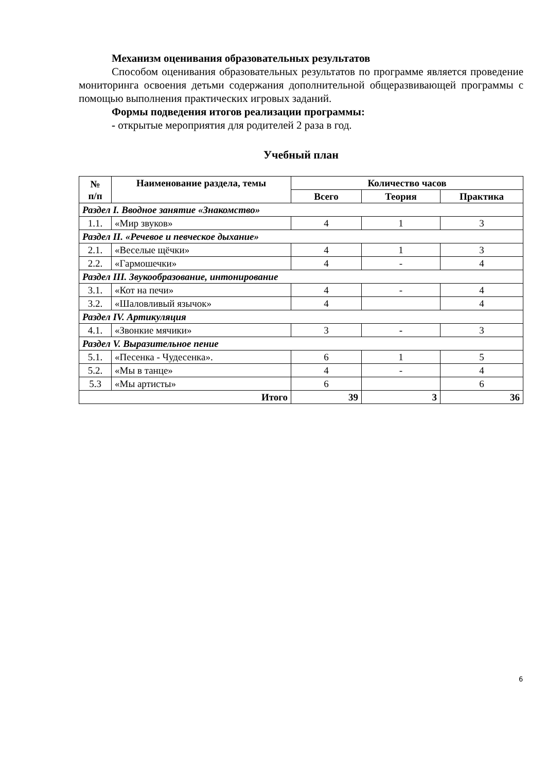Механизм оценивания образовательных результатов
Способом оценивания образовательных результатов по программе является проведение мониторинга освоения детьми содержания дополнительной общеразвивающей программы с помощью выполнения практических игровых заданий.
Формы подведения итогов реализации программы:
- открытые мероприятия для родителей 2 раза в год.
Учебный план
| № п/п | Наименование раздела, темы | Количество часов | | |
| --- | --- | --- | --- | --- |
| | | Всего | Теория | Практика |
| Раздел I. Вводное занятие «Знакомство» | | | | |
| 1.1. | «Мир звуков» | 4 | 1 | 3 |
| Раздел II. «Речевое и певческое дыхание» | | | | |
| 2.1. | «Веселые щёчки» | 4 | 1 | 3 |
| 2.2. | «Гармошечки» | 4 | - | 4 |
| Раздел III. Звукообразование, интонирование | | | | |
| 3.1. | «Кот на печи» | 4 | - | 4 |
| 3.2. | «Шаловливый язычок» | 4 | | 4 |
| Раздел IV. Артикуляция | | | | |
| 4.1. | «Звонкие мячики» | 3 | - | 3 |
| Раздел V. Выразительное пение | | | | |
| 5.1. | «Песенка - Чудесенка». | 6 | 1 | 5 |
| 5.2. | «Мы в танце» | 4 | - | 4 |
| 5.3 | «Мы артисты» | 6 | | 6 |
| Итого | | 39 | 3 | 36 |
6